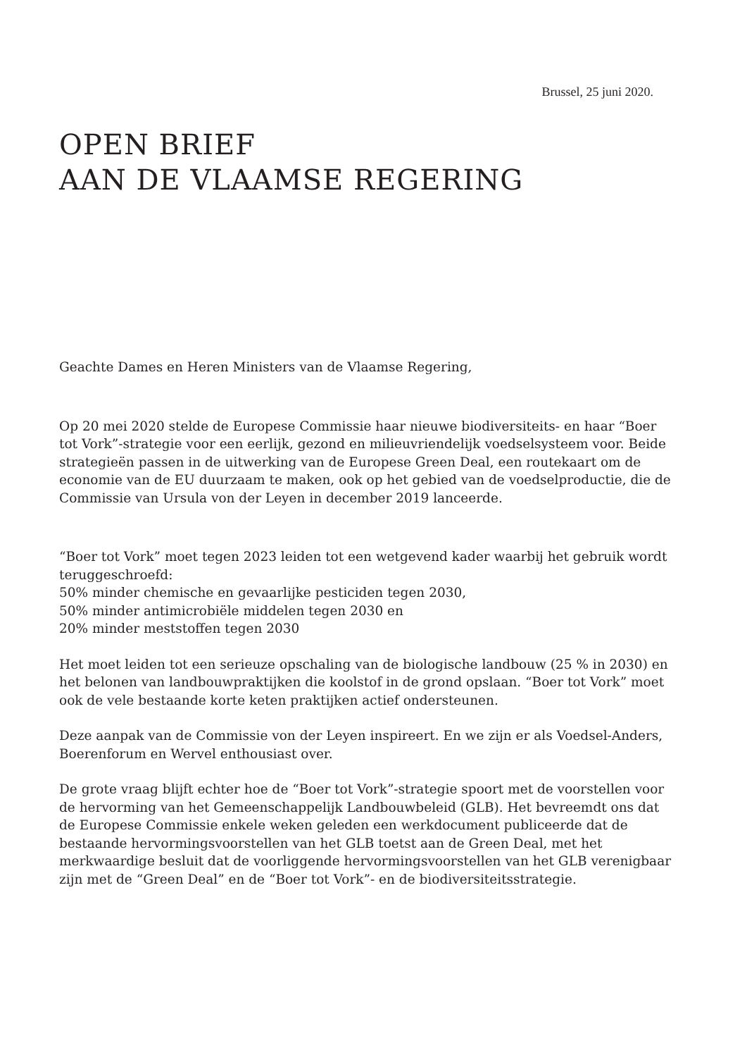Brussel, 25 juni 2020.
OPEN BRIEF
AAN DE VLAAMSE REGERING
Geachte Dames en Heren Ministers van de Vlaamse Regering,
Op 20 mei 2020 stelde de Europese Commissie haar nieuwe biodiversiteits- en haar “Boer tot Vork”-strategie voor een eerlijk, gezond en milieuvriendelijk voedselsysteem voor. Beide strategieën passen in de uitwerking van de Europese Green Deal, een routekaart om de economie van de EU duurzaam te maken, ook op het gebied van de voedselproductie, die de Commissie van Ursula von der Leyen in december 2019 lanceerde.
“Boer tot Vork” moet tegen 2023 leiden tot een wetgevend kader waarbij het gebruik wordt teruggeschroefd:
50% minder chemische en gevaarlijke pesticiden tegen 2030,
50% minder antimicrobiële middelen tegen 2030 en
20% minder meststoffen tegen 2030
Het moet leiden tot een serieuze opschaling van de biologische landbouw (25 % in 2030) en het belonen van landbouwpraktijken die koolstof in de grond opslaan. “Boer tot Vork” moet ook de vele bestaande korte keten praktijken actief ondersteunen.
Deze aanpak van de Commissie von der Leyen inspireert. En we zijn er als Voedsel-Anders, Boerenforum en Wervel enthousiast over.
De grote vraag blijft echter hoe de “Boer tot Vork”-strategie spoort met de voorstellen voor de hervorming van het Gemeenschappelijk Landbouwbeleid (GLB). Het bevreemdt ons dat de Europese Commissie enkele weken geleden een werkdocument publiceerde dat de bestaande hervormingsvoorstellen van het GLB toetst aan de Green Deal, met het merkwaardige besluit dat de voorliggende hervormingsvoorstellen van het GLB verenigbaar zijn met de “Green Deal” en de “Boer tot Vork”- en de biodiversiteitsstrategie.